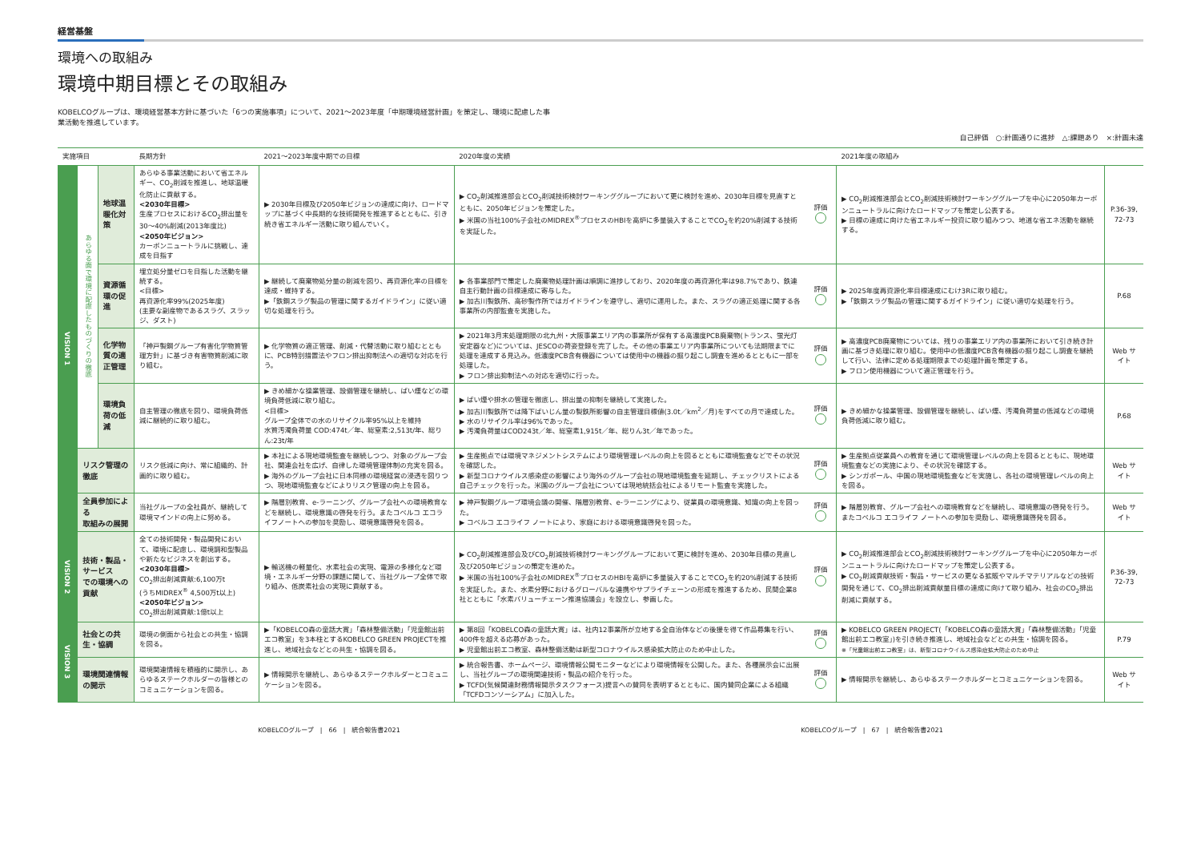経営基盤
環境への取組み
環境中期目標とその取組み
KOBELCOグループは、環境経営基本方針に基づいた「6つの実施事項」について、2021～2023年度「中期環境経営計画」を策定し、環境に配慮した事業活動を推進しています。
自己評価　○:計画通りに進捗　△:課題あり　×:計画未達
| 実施項目 | | | 長期方針 | 2021～2023年度中期での目標 | 2020年度の実績 | | 2021年度の取組み | |
| --- | --- | --- | --- | --- | --- | --- | --- | --- |
| VISION 1 | あらゆる面で環境に配慮したものづくりの徹底 | 地球温暖化対策 | あらゆる事業活動において省エネルギー、CO<sub>2</sub>削減を推進し、地球温暖化防止に貢献する。 <2030年目標> 生産プロセスにおけるCO<sub>2</sub>排出量を30～40%削減(2013年度比) <2050年ビジョン> カーボンニュートラルに挑戦し、達成を目指す | ▶ 2030年目標及び2050年ビジョンの達成に向け、ロードマップに基づく中長期的な技術開発を推進するとともに、引き続き省エネルギー活動に取り組んでいく。 | ▶ CO<sub>2</sub>削減推進部会とCO<sub>2</sub>削減技術検討ワーキンググループにおいて更に検討を進め、2030年目標を見直すとともに、2050年ビジョンを策定した。 ▶ 米国の当社100%子会社のMIDREX<sup>®</sup>プロセスのHBIを高炉に多量装入することでCO<sub>2</sub>を約20%削減する技術を実証した。 | 評価 | ▶ CO<sub>2</sub>削減推進部会とCO<sub>2</sub>削減技術検討ワーキンググループを中心に2050年カーボンニュートラルに向けたロードマップを策定し公表する。 ▶ 目標の達成に向けた省エネルギー投資に取り組みつつ、地道な省エネ活動を継続する。 | P.36-39, 72-73 |
| | | 資源循環の促進 | 埋立処分量ゼロを目指した活動を継続する。 <目標> 再資源化率99%(2025年度) (主要な副産物であるスラグ、スラッジ、ダスト) | ▶ 継続して廃棄物処分量の削減を図り、再資源化率の目標を達成・維持する。 ▶「鉄鋼スラグ製品の管理に関するガイドライン」に従い適切な処理を行う。 | ▶ 各事業部門で策定した廃棄物処理計画は順調に進捗しており、2020年度の再資源化率は98.7%であり、鉄連自主行動計画の目標達成に寄与した。 ▶ 加古川製鉄所、高砂製作所ではガイドラインを遵守し、適切に運用した。また、スラグの適正処理に関する各事業所の内部監査を実施した。 | 評価 | ▶ 2025年度再資源化率目標達成にむけ3Rに取り組む。 ▶「鉄鋼スラグ製品の管理に関するガイドライン」に従い適切な処理を行う。 | P.68 |
| | | 化学物質の適正管理 | 「神戸製鋼グループ有害化学物質管理方針」に基づき有害物質削減に取り組む。 | ▶ 化学物質の適正管理、削減・代替活動に取り組むとともに、PCB特別措置法やフロン排出抑制法への適切な対応を行う。 | ▶ 2021年3月末処理期限の北九州・大阪事業エリア内の事業所が保有する高濃度PCB廃棄物(トランス、蛍光灯安定器など)については、JESCOの荷姿登録を完了した。その他の事業エリア内事業所についても法期限までに処理を達成する見込み。低濃度PCB含有機器については使用中の機器の掘り起こし調査を進めるとともに一部を処理した。 ▶ フロン排出抑制法への対応を適切に行った。 | 評価 | ▶ 高濃度PCB廃棄物については、残りの事業エリア内の事業所において引き続き計画に基づき処理に取り組む。使用中の低濃度PCB含有機器の掘り起こし調査を継続して行い、法律に定める処理期限までの処理計画を策定する。 ▶ フロン使用機器について適正管理を行う。 | Web サイト |
| | | 環境負荷の低減 | 自主管理の徹底を図り、環境負荷低減に継続的に取り組む。 | ▶ きめ細かな操業管理、設備管理を継続し、ばい煙などの環境負荷低減に取り組む。 <目標> グループ全体での水のリサイクル率95%以上を維持 水質汚濁負荷量 COD:474t／年、総窒素:2,513t/年、総りん:23t/年 | ▶ ばい煙や排水の管理を徹底し、排出量の抑制を継続して実施した。 ▶ 加古川製鉄所では降下ばいじん量の製鉄所影響の自主管理目標値(3.0t／km<sup>2</sup>／月)をすべての月で達成した。 ▶ 水のリサイクル率は96%であった。 ▶ 汚濁負荷量はCOD243t／年、総窒素1,915t／年、総りん3t／年であった。 | 評価 | ▶ きめ細かな操業管理、設備管理を継続し、ばい煙、汚濁負荷量の低減などの環境負荷低減に取り組む。 | P.68 |
| | リスク管理の徹底 | | リスク低減に向け、常に組織的、計画的に取り組む。 | ▶ 本社による現地環境監査を継続しつつ、対象のグループ会社、関連会社を広げ、自律した環境管理体制の充実を図る。 ▶ 海外のグループ会社に日本同様の環境経営の浸透を図りつつ、現地環境監査などによりリスク管理の向上を図る。 | ▶ 生産拠点では環境マネジメントシステムにより環境管理レベルの向上を図るとともに環境監査などでその状況を確認した。 ▶ 新型コロナウイルス感染症の影響により海外のグループ会社の現地環境監査を延期し、チェックリストによる自己チェックを行った。米国のグループ会社については現地統括会社によるリモート監査を実施した。 | 評価 | ▶ 生産拠点従業員への教育を通じて環境管理レベルの向上を図るとともに、現地環境監査などの実施により、その状況を確認する。 ▶ シンガポール、中国の現地環境監査などを実施し、各社の環境管理レベルの向上を図る。 | Web サイト |
| | 全員参加による 取組みの展開 | | 当社グループの全社員が、継続して環境マインドの向上に努める。 | ▶ 階層別教育、e-ラーニング、グループ会社への環境教育などを継続し、環境意識の啓発を行う。またコベルコ エコライフノートへの参加を奨励し、環境意識啓発を図る。 | ▶ 神戸製鋼グループ環境会議の開催、階層別教育、e-ラーニングにより、従業員の環境意識、知識の向上を図った。 ▶ コベルコ エコライフ ノートにより、家庭における環境意識啓発を図った。 | 評価 | ▶ 階層別教育、グループ会社への環境教育などを継続し、環境意識の啓発を行う。またコベルコ エコライフ ノートへの参加を奨励し、環境意識啓発を図る。 | Web サイト |
| VISION 2 | 技術・製品・サービス での環境への貢献 | | 全ての技術開発・製品開発において、環境に配慮し、環境調和型製品や新たなビジネスを創出する。 <2030年目標> CO<sub>2</sub>排出削減貢献:6,100万t (うちMIDREX<sup>®</sup> 4,500万t以上) <2050年ビジョン> CO<sub>2</sub>排出削減貢献:1億t以上 | ▶ 輸送機の軽量化、水素社会の実現、電源の多様化など環境・エネルギー分野の課題に関して、当社グループ全体で取り組み、低炭素社会の実現に貢献する。 | ▶ CO<sub>2</sub>削減推進部会及びCO<sub>2</sub>削減技術検討ワーキンググループにおいて更に検討を進め、2030年目標の見直し及び2050年ビジョンの策定を進めた。 ▶ 米国の当社100%子会社のMIDREX<sup>®</sup>プロセスのHBIを高炉に多量装入することでCO<sub>2</sub>を約20%削減する技術を実証した。また、水素分野におけるグローバルな連携やサプライチェーンの形成を推進するため、民間企業8社とともに「水素バリューチェーン推進協議会」を設立し、参画した。 | 評価 | ▶ CO<sub>2</sub>削減推進部会とCO<sub>2</sub>削減技術検討ワーキンググループを中心に2050年カーボンニュートラルに向けたロードマップを策定し公表する。 ▶ CO<sub>2</sub>削減貢献技術・製品・サービスの更なる拡販やマルチマテリアルなどの技術開発を通じて、CO<sub>2</sub>排出削減貢献量目標の達成に向けて取り組み、社会のCO<sub>2</sub>排出削減に貢献する。 | P.36-39, 72-73 |
| VISION 3 | 社会との共生・協調 | | 環境の側面から社会との共生・協調を図る。 | ▶「KOBELCO森の童話大賞」「森林整備活動」「児童館出前エコ教室」を3本柱とするKOBELCO GREEN PROJECTを推進し、地域社会などとの共生・協調を図る。 | ▶ 第8回「KOBELCO森の童話大賞」は、社内12事業所が立地する全自治体などの後援を得て作品募集を行い、400件を超える応募があった。 ▶ 児童館出前エコ教室、森林整備活動は新型コロナウイルス感染拡大防止のため中止した。 | 評価 | ▶ KOBELCO GREEN PROJECT(「KOBELCO森の童話大賞」「森林整備活動」「児童館出前エコ教室」)を引き続き推進し、地域社会などとの共生・協調を図る。 ※「児童館出前エコ教室」は、新型コロナウイルス感染症拡大防止のため中止 | P.79 |
| | 環境関連情報の開示 | | 環境関連情報を積極的に開示し、あらゆるステークホルダーの皆様とのコミュニケーションを図る。 | ▶ 情報開示を継続し、あらゆるステークホルダーとコミュニケーションを図る。 | ▶ 統合報告書、ホームページ、環境情報公開モニターなどにより環境情報を公開した。また、各種展示会に出展し、当社グループの環境関連技術・製品の紹介を行った。 ▶ TCFD(気候関連財務情報開示タスクフォース)提言への賛同を表明するとともに、国内賛同企業による組織「TCFDコンソーシアム」に加入した。 | 評価 | ▶ 情報開示を継続し、あらゆるステークホルダーとコミュニケーションを図る。 | Web サイト |
KOBELCOグループ　|　66　|　統合報告書2021 KOBELCOグループ　|　67　|　統合報告書2021